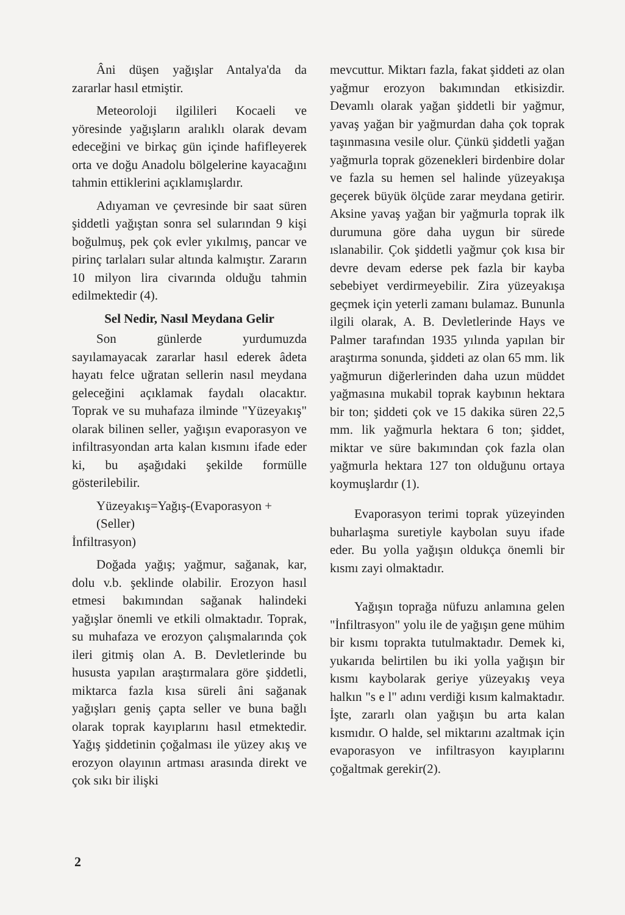Âni düşen yağışlar Antalya'da da zararlar hasıl etmiştir.
Meteoroloji ilgilileri Kocaeli ve yöresinde yağışların aralıklı olarak devam edeceğini ve birkaç gün içinde hafifleyerek orta ve doğu Anadolu bölgelerine kayacağını tahmin ettiklerini açıklamışlardır.
Adıyaman ve çevresinde bir saat süren şiddetli yağıştan sonra sel sularından 9 kişi boğulmuş, pek çok evler yıkılmış, pancar ve pirinç tarlaları sular altında kalmıştır. Zararın 10 milyon lira civarında olduğu tahmin edilmektedir (4).
Sel Nedir, Nasıl Meydana Gelir
Son günlerde yurdumuzda sayılamayacak zararlar hasıl ederek âdeta hayatı felce uğratan sellerin nasıl meydana geleceğini açıklamak faydalı olacaktır. Toprak ve su muhafaza ilminde "Yüzeyakış" olarak bilinen seller, yağışın evaporasyon ve infiltrasyondan arta kalan kısmını ifade eder ki, bu aşağıdaki şekilde formülle gösterilebilir.
Yüzeyakış=Yağış-(Evaporasyon +
(Seller)
İnfiltrasyon)
Doğada yağış; yağmur, sağanak, kar, dolu v.b. şeklinde olabilir. Erozyon hasıl etmesi bakımından sağanak halindeki yağışlar önemli ve etkili olmaktadır. Toprak, su muhafaza ve erozyon çalışmalarında çok ileri gitmiş olan A. B. Devletlerinde bu hususta yapılan araştırmalara göre şiddetli, miktarca fazla kısa süreli âni sağanak yağışları geniş çapta seller ve buna bağlı olarak toprak kayıplarını hasıl etmektedir. Yağış şiddetinin çoğalması ile yüzey akış ve erozyon olayının artması arasında direkt ve çok sıkı bir ilişki
mevcuttur. Miktarı fazla, fakat şiddeti az olan yağmur erozyon bakımından etkisizdir. Devamlı olarak yağan şiddetli bir yağmur, yavaş yağan bir yağmurdan daha çok toprak taşınmasına vesile olur. Çünkü şiddetli yağan yağmurla toprak gözenekleri birdenbire dolar ve fazla su hemen sel halinde yüzeyakışa geçerek büyük ölçüde zarar meydana getirir. Aksine yavaş yağan bir yağmurla toprak ilk durumuna göre daha uygun bir sürede ıslanabilir. Çok şiddetli yağmur çok kısa bir devre devam ederse pek fazla bir kayba sebebiyet verdirmeyebilir. Zira yüzeyakışa geçmek için yeterli zamanı bulamaz. Bununla ilgili olarak, A. B. Devletlerinde Hays ve Palmer tarafından 1935 yılında yapılan bir araştırma sonunda, şiddeti az olan 65 mm. lik yağmurun diğerlerinden daha uzun müddet yağmasına mukabil toprak kaybının hektara bir ton; şiddeti çok ve 15 dakika süren 22,5 mm. lik yağmurla hektara 6 ton; şiddet, miktar ve süre bakımından çok fazla olan yağmurla hektara 127 ton olduğunu ortaya koymuşlardır (1).
Evaporasyon terimi toprak yüzeyinden buharlaşma suretiyle kaybolan suyu ifade eder. Bu yolla yağışın oldukça önemli bir kısmı zayi olmaktadır.
Yağışın toprağa nüfuzu anlamına gelen "İnfiltrasyon" yolu ile de yağışın gene mühim bir kısmı toprakta tutulmaktadır. Demek ki, yukarıda belirtilen bu iki yolla yağışın bir kısmı kaybolarak geriye yüzeyakış veya halkın "s e l" adını verdiği kısım kalmaktadır. İşte, zararlı olan yağışın bu arta kalan kısmıdır. O halde, sel miktarını azaltmak için evaporasyon ve infiltrasyon kayıplarını çoğaltmak gerekir(2).
2